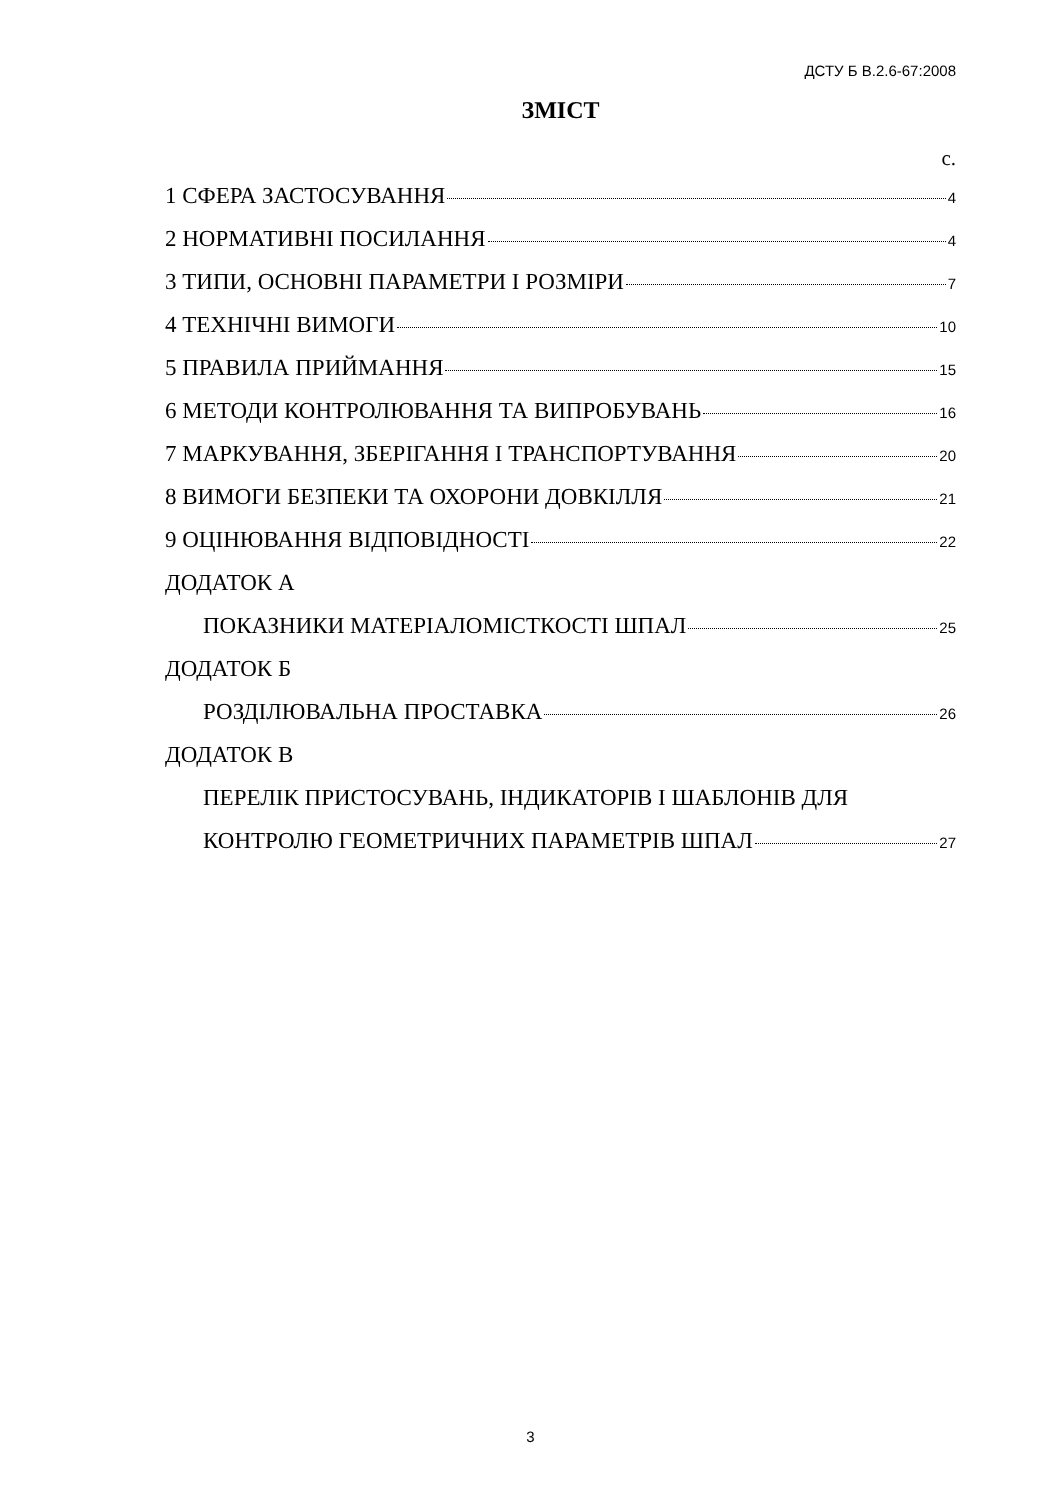ДСТУ Б В.2.6-67:2008
ЗМІСТ
с.
1 СФЕРА ЗАСТОСУВАННЯ 4
2 НОРМАТИВНІ ПОСИЛАННЯ 4
3 ТИПИ, ОСНОВНІ ПАРАМЕТРИ І РОЗМІРИ 7
4 ТЕХНІЧНІ ВИМОГИ 10
5 ПРАВИЛА ПРИЙМАННЯ 15
6 МЕТОДИ КОНТРОЛЮВАННЯ ТА ВИПРОБУВАНЬ 16
7 МАРКУВАННЯ, ЗБЕРІГАННЯ І ТРАНСПОРТУВАННЯ 20
8 ВИМОГИ БЕЗПЕКИ ТА ОХОРОНИ ДОВКІЛЛЯ 21
9 ОЦІНЮВАННЯ ВІДПОВІДНОСТІ 22
ДОДАТОК А
ПОКАЗНИКИ МАТЕРІАЛОМІСТКОСТІ ШПАЛ 25
ДОДАТОК Б
РОЗДІЛЮВАЛЬНА ПРОСТАВКА 26
ДОДАТОК В
ПЕРЕЛІК ПРИСТОСУВАНЬ, ІНДИКАТОРІВ І ШАБЛОНІВ ДЛЯ
КОНТРОЛЮ ГЕОМЕТРИЧНИХ ПАРАМЕТРІВ ШПАЛ 27
3